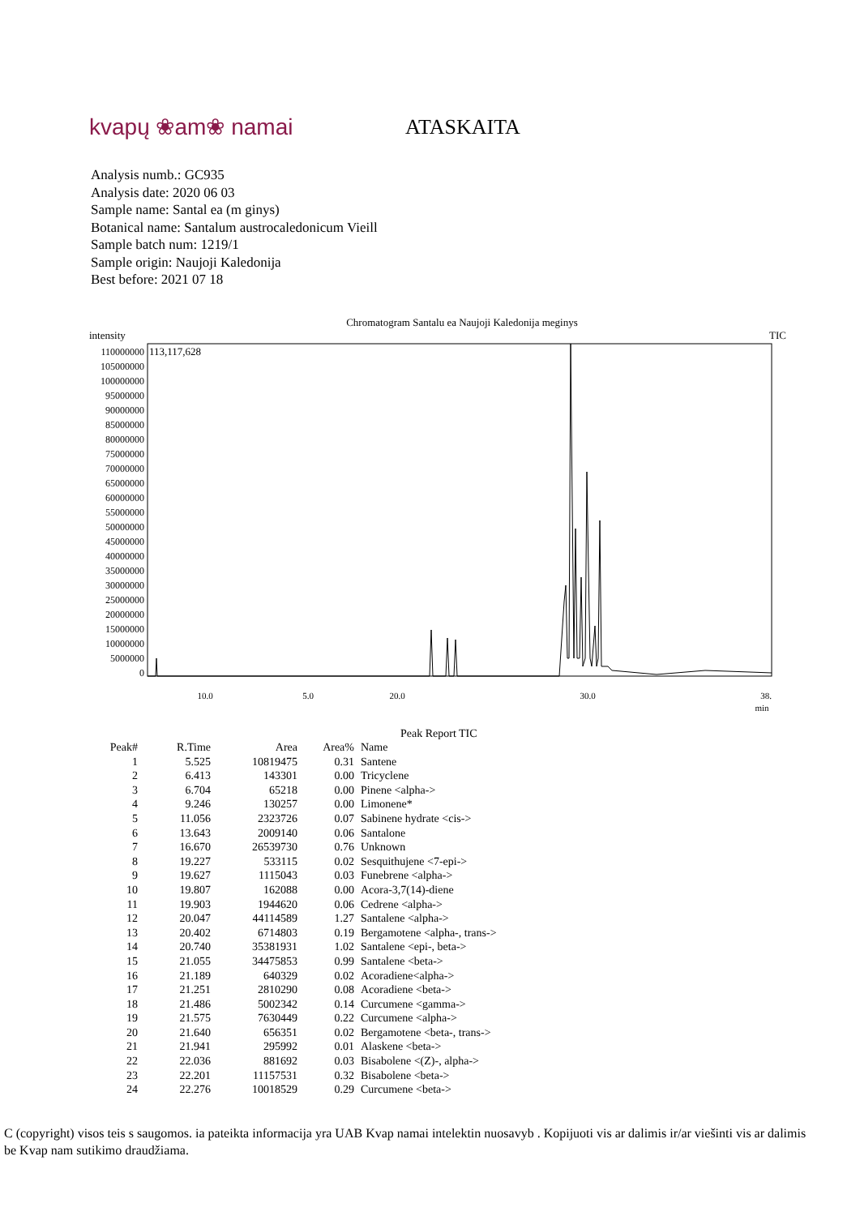kvapų ❀am❀ namai ATASKAITA
Analysis numb.: GC935
Analysis date: 2020 06 03
Sample name: Santal ea (m ginys)
Botanical name: Santalum austrocaledonicum Vieill
Sample batch num: 1219/1
Sample origin: Naujoji Kaledonija
Best before: 2021 07 18
Chromatogram Santalu ea Naujoji Kaledonija meginys
intensity TIC
113,117,628
0
5000000
10000000
15000000
20000000
25000000
30000000
35000000
40000000
45000000
50000000
55000000
60000000
65000000
70000000
75000000
80000000
85000000
90000000
95000000
100000000
105000000
110000000
5.0
10.0
20.0
30.0
38.
min
Peak Report TIC
| Peak# | R.Time | Area | Area% | Name |
| --- | --- | --- | --- | --- |
| 1 | 5.525 | 10819475 | 0.31 | Santene |
| 2 | 6.413 | 143301 | 0.00 | Tricyclene |
| 3 | 6.704 | 65218 | 0.00 | Pinene <alpha-> |
| 4 | 9.246 | 130257 | 0.00 | Limonene* |
| 5 | 11.056 | 2323726 | 0.07 | Sabinene hydrate <cis-> |
| 6 | 13.643 | 2009140 | 0.06 | Santalone |
| 7 | 16.670 | 26539730 | 0.76 | Unknown |
| 8 | 19.227 | 533115 | 0.02 | Sesquithujene <7-epi-> |
| 9 | 19.627 | 1115043 | 0.03 | Funebrene <alpha-> |
| 10 | 19.807 | 162088 | 0.00 | Acora-3,7(14)-diene |
| 11 | 19.903 | 1944620 | 0.06 | Cedrene <alpha-> |
| 12 | 20.047 | 44114589 | 1.27 | Santalene <alpha-> |
| 13 | 20.402 | 6714803 | 0.19 | Bergamotene <alpha-, trans-> |
| 14 | 20.740 | 35381931 | 1.02 | Santalene <epi-, beta-> |
| 15 | 21.055 | 34475853 | 0.99 | Santalene <beta-> |
| 16 | 21.189 | 640329 | 0.02 | Acoradiene<alpha-> |
| 17 | 21.251 | 2810290 | 0.08 | Acoradiene <beta-> |
| 18 | 21.486 | 5002342 | 0.14 | Curcumene <gamma-> |
| 19 | 21.575 | 7630449 | 0.22 | Curcumene <alpha-> |
| 20 | 21.640 | 656351 | 0.02 | Bergamotene <beta-, trans-> |
| 21 | 21.941 | 295992 | 0.01 | Alaskene <beta-> |
| 22 | 22.036 | 881692 | 0.03 | Bisabolene <(Z)-, alpha-> |
| 23 | 22.201 | 11157531 | 0.32 | Bisabolene <beta-> |
| 24 | 22.276 | 10018529 | 0.29 | Curcumene <beta-> |
C (copyright) visos teis s saugomos. ia pateikta informacija yra UAB Kvap namai intelektin nuosavyb . Kopijuoti vis ar dalimis ir/ar viešinti vis ar dalimis be Kvap nam sutikimo draudžiama.